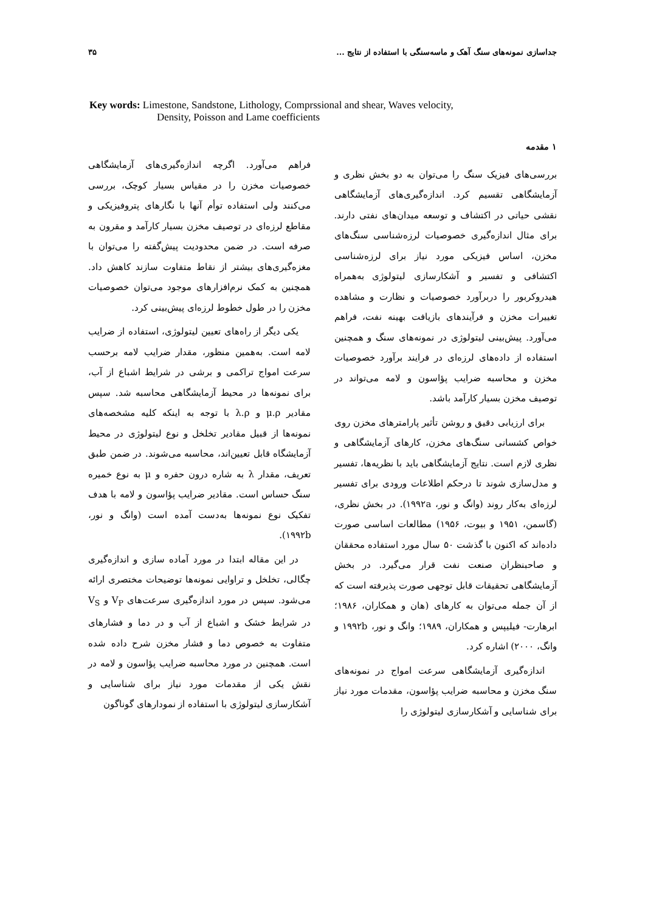جداسازی نمونه‌های سنگ آهک و ماسه‌سنگی با استفاده از نتایج ... ۳۵
Key words: Limestone, Sandstone, Lithology, Comprssional and shear, Waves velocity,
Density, Poisson and Lame coefficients
۱ مقدمه
بررسی‌های فیزیک سنگ را می‌توان به دو بخش نظری و آزمایشگاهی تقسیم کرد. اندازه‌گیری‌های آزمایشگاهی نقشی حیاتی در اکتشاف و توسعه میدان‌های نفتی دارند. برای مثال اندازه‌گیری خصوصیات لرزه‌شناسی سنگ‌های مخزن، اساس فیزیکی مورد نیاز برای لرزه‌شناسی اکتشافی و تفسیر و آشکارسازی لیتولوژی به‌همراه هیدروکربور را دربرآورد خصوصیات و نظارت و مشاهده تغییرات مخزن و فرآیندهای بازیافت بهینه نفت، فراهم می‌آورد. پیش‌بینی لیتولوژی در نمونه‌های سنگ و همچنین استفاده از داده‌های لرزه‌ای در فرایند برآورد خصوصیات مخزن و محاسبه ضرایب پؤاسون و لامه می‌تواند در توصیف مخزن بسیار کارآمد باشد.
برای ارزیابی دقیق و روشن تأثیر پارامترهای مخزن روی خواص کشسانی سنگ‌های مخزن، کارهای آزمایشگاهی و نظری لازم است. نتایج آزمایشگاهی باید با نظریه‌ها، تفسیر و مدل‌سازی شوند تا درحکم اطلاعات ورودی برای تفسیر لرزه‌ای به‌کار روند (وانگ و نور، ۱۹۹۲a). در بخش نظری، (گاسمن، ۱۹۵۱ و بیوت، ۱۹۵۶) مطالعات اساسی صورت داده‌اند که اکنون با گذشت ۵۰ سال مورد استفاده محققان و صاحبنظران صنعت نفت قرار می‌گیرد. در بخش آزمایشگاهی تحقیقات قابل توجهی صورت پذیرفته است که از آن جمله می‌توان به کارهای (هان و همکاران، ۱۹۸۶؛ ابرهارت- فیلیپس و همکاران، ۱۹۸۹؛ وانگ و نور، ۱۹۹۲b و وانگ، ۲۰۰۰) اشاره کرد.
اندازه‌گیری آزمایشگاهی سرعت امواج در نمونه‌های سنگ مخزن و محاسبه ضرایب پؤاسون، مقدمات مورد نیاز برای شناسایی و آشکارسازی لیتولوژی را
فراهم می‌آورد. اگرچه اندازه‌گیری‌های آزمایشگاهی خصوصیات مخزن را در مقیاس بسیار کوچک، بررسی می‌کنند ولی استفاده توأم آنها با نگارهای پتروفیزیکی و مقاطع لرزه‌ای در توصیف مخزن بسیار کارآمد و مقرون به صرفه است. در ضمن محدودیت پیش‌گفته را می‌توان با مغزه‌گیری‌های بیشتر از نقاط متفاوت سازند کاهش داد. همچنین به کمک نرم‌افزارهای موجود می‌توان خصوصیات مخزن را در طول خطوط لرزه‌ای پیش‌بینی کرد.
یکی دیگر از راه‌های تعیین لیتولوژی، استفاده از ضرایب لامه است. به‌همین منظور، مقدار ضرایب لامه برحسب سرعت امواج تراکمی و برشی در شرایط اشباع از آب، برای نمونه‌ها در محیط آزمایشگاهی محاسبه شد. سپس مقادیر μ.ρ و λ.ρ با توجه به اینکه کلیه مشخصه‌های نمونه‌ها از قبیل مقادیر تخلخل و نوع لیتولوژی در محیط آزمایشگاه قابل تعیین‌اند، محاسبه می‌شوند. در ضمن طبق تعریف، مقدار λ به شاره درون حفره و μ به نوع خمیره سنگ حساس است. مقادیر ضرایب پؤاسون و لامه با هدف تفکیک نوع نمونه‌ها به‌دست آمده است (وانگ و نور، ۱۹۹۲b).
در این مقاله ابتدا در مورد آماده سازی و اندازه‌گیری چگالی، تخلخل و تراوایی نمونه‌ها توضیحات مختصری ارائه می‌شود. سپس در مورد اندازه‌گیری سرعت‌های V<sub>P</sub> و V<sub>S</sub> در شرایط خشک و اشباع از آب و در دما و فشارهای متفاوت به خصوص دما و فشار مخزن شرح داده شده است. همچنین در مورد محاسبه ضرایب پؤاسون و لامه در نقش یکی از مقدمات مورد نیاز برای شناسایی و آشکارسازی لیتولوژی با استفاده از نمودارهای گوناگون